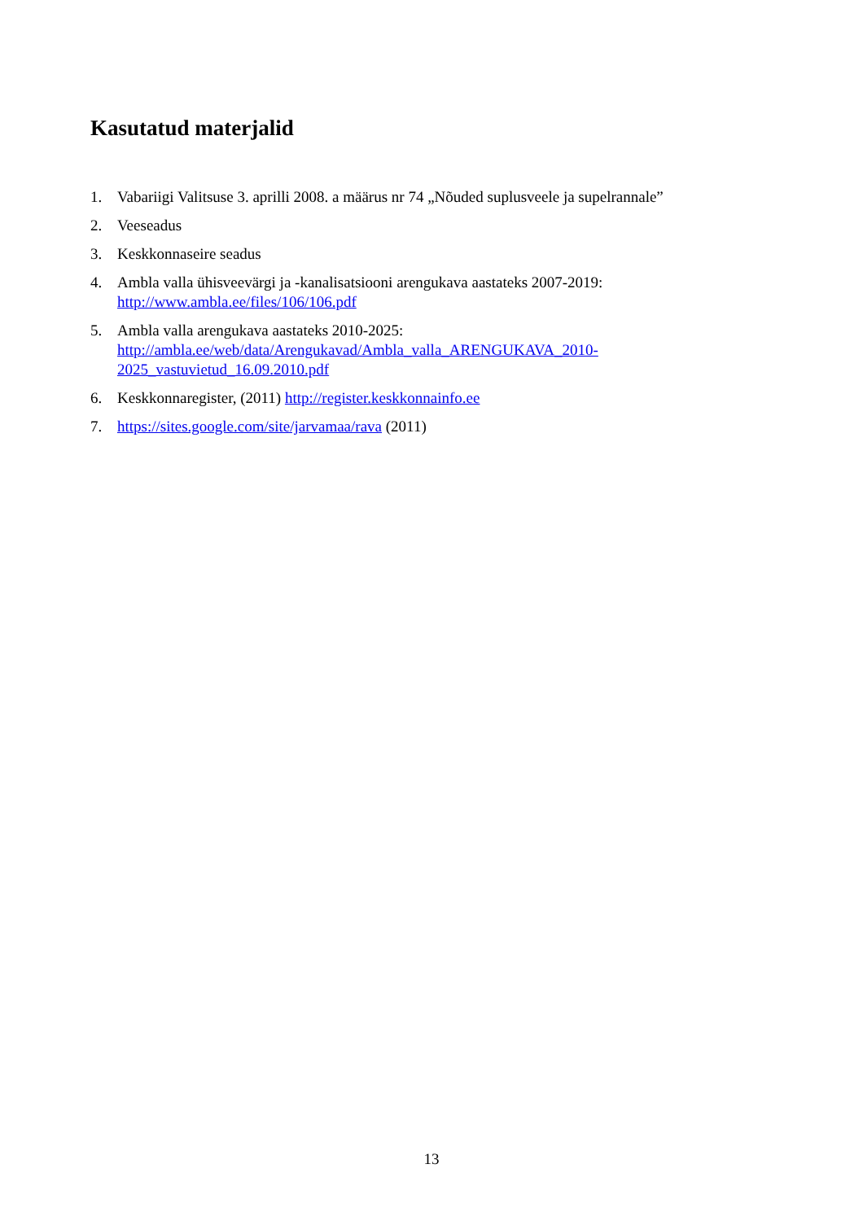Kasutatud materjalid
1. Vabariigi Valitsuse 3. aprilli 2008. a määrus nr 74 „Nõuded suplusveele ja supelrannale”
2. Veeseadus
3. Keskkonnaseire seadus
4. Ambla valla ühisveevärgi ja -kanalisatsiooni arengukava aastateks 2007-2019:
http://www.ambla.ee/files/106/106.pdf
5. Ambla valla arengukava aastateks 2010-2025:
http://ambla.ee/web/data/Arengukavad/Ambla_valla_ARENGUKAVA_2010-
2025_vastuvietud_16.09.2010.pdf
6. Keskkonnaregister, (2011) http://register.keskkonnainfo.ee
7. https://sites.google.com/site/jarvamaa/rava (2011)
13